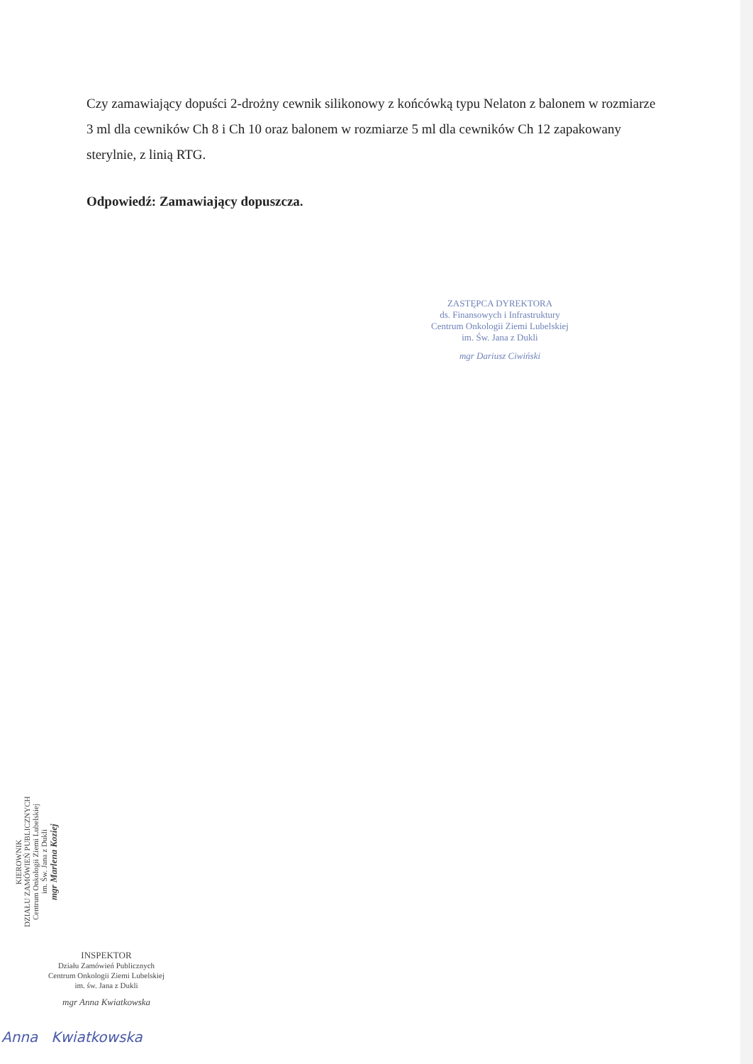Czy zamawiający dopuści 2-drożny cewnik silikonowy z końcówką typu Nelaton z balonem w rozmiarze 3 ml dla cewników Ch 8 i Ch 10 oraz balonem w rozmiarze 5 ml dla cewników Ch 12 zapakowany sterylnie, z linią RTG.
Odpowiedź: Zamawiający dopuszcza.
ZASTĘPCA DYREKTORA
ds. Finansowych i Infrastruktury
Centrum Onkologii Ziemi Lubelskiej
im. Św. Jana z Dukli
mgr Dariusz Ciwiński
KIEROWNIK
DZIAŁU ZAMÓWIEŃ PUBLICZNYCH
Centrum Onkologii Ziemi Lubelskiej
im. Św. Jana z Dukli
mgr Marlena Koziej
INSPEKTOR
Działu Zamówień Publicznych
Centrum Onkologii Ziemi Lubelskiej
im. św. Jana z Dukli
mgr Anna Kwiatkowska
Anna Kwiatkowska